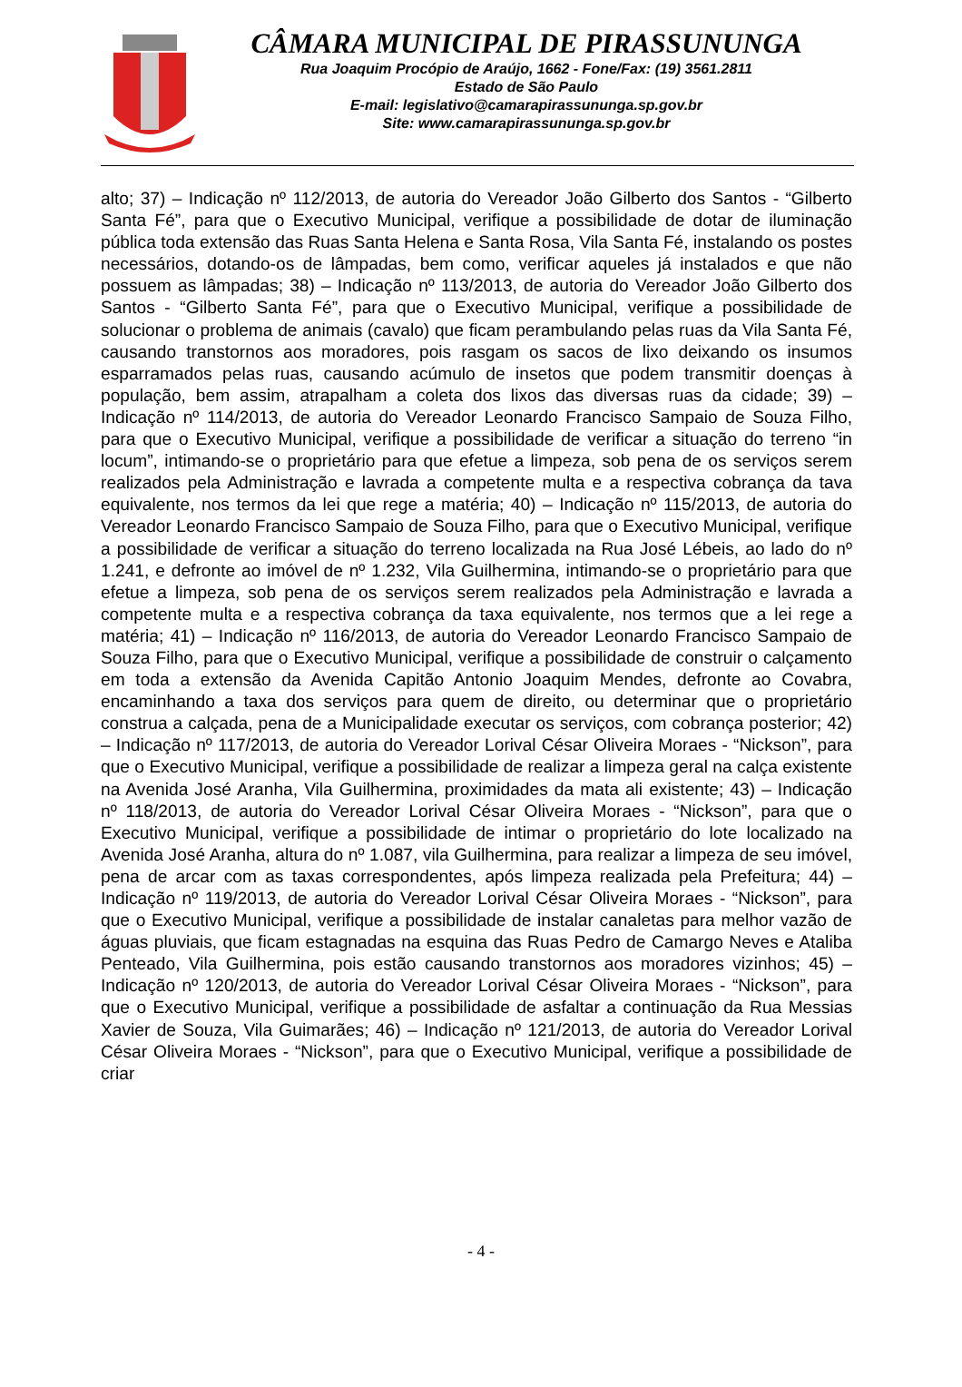CÂMARA MUNICIPAL DE PIRASSUNUNGA
Rua Joaquim Procópio de Araújo, 1662 - Fone/Fax: (19) 3561.2811
Estado de São Paulo
E-mail: legislativo@camarapirassununga.sp.gov.br
Site: www.camarapirassununga.sp.gov.br
alto; 37) – Indicação nº 112/2013, de autoria do Vereador João Gilberto dos Santos - “Gilberto Santa Fé”, para que o Executivo Municipal, verifique a possibilidade de dotar de iluminação pública toda extensão das Ruas Santa Helena e Santa Rosa, Vila Santa Fé, instalando os postes necessários, dotando-os de lâmpadas, bem como, verificar aqueles já instalados e que não possuem as lâmpadas; 38) – Indicação nº 113/2013, de autoria do Vereador João Gilberto dos Santos - “Gilberto Santa Fé”, para que o Executivo Municipal, verifique a possibilidade de solucionar o problema de animais (cavalo) que ficam perambulando pelas ruas da Vila Santa Fé, causando transtornos aos moradores, pois rasgam os sacos de lixo deixando os insumos esparramados pelas ruas, causando acúmulo de insetos que podem transmitir doenças à população, bem assim, atrapalham a coleta dos lixos das diversas ruas da cidade; 39) – Indicação nº 114/2013, de autoria do Vereador Leonardo Francisco Sampaio de Souza Filho, para que o Executivo Municipal, verifique a possibilidade de verificar a situação do terreno “in locum”, intimando-se o proprietário para que efetue a limpeza, sob pena de os serviços serem realizados pela Administração e lavrada a competente multa e a respectiva cobrança da tava equivalente, nos termos da lei que rege a matéria; 40) – Indicação nº 115/2013, de autoria do Vereador Leonardo Francisco Sampaio de Souza Filho, para que o Executivo Municipal, verifique a possibilidade de verificar a situação do terreno localizada na Rua José Lébeis, ao lado do nº 1.241, e defronte ao imóvel de nº 1.232, Vila Guilhermina, intimando-se o proprietário para que efetue a limpeza, sob pena de os serviços serem realizados pela Administração e lavrada a competente multa e a respectiva cobrança da taxa equivalente, nos termos que a lei rege a matéria; 41) – Indicação nº 116/2013, de autoria do Vereador Leonardo Francisco Sampaio de Souza Filho, para que o Executivo Municipal, verifique a possibilidade de construir o calçamento em toda a extensão da Avenida Capitão Antonio Joaquim Mendes, defronte ao Covabra, encaminhando a taxa dos serviços para quem de direito, ou determinar que o proprietário construa a calçada, pena de a Municipalidade executar os serviços, com cobrança posterior; 42) – Indicação nº 117/2013, de autoria do Vereador Lorival César Oliveira Moraes - “Nickson”, para que o Executivo Municipal, verifique a possibilidade de realizar a limpeza geral na calça existente na Avenida José Aranha, Vila Guilhermina, proximidades da mata ali existente; 43) – Indicação nº 118/2013, de autoria do Vereador Lorival César Oliveira Moraes - “Nickson”, para que o Executivo Municipal, verifique a possibilidade de intimar o proprietário do lote localizado na Avenida José Aranha, altura do nº 1.087, vila Guilhermina, para realizar a limpeza de seu imóvel, pena de arcar com as taxas correspondentes, após limpeza realizada pela Prefeitura; 44) – Indicação nº 119/2013, de autoria do Vereador Lorival César Oliveira Moraes - “Nickson”, para que o Executivo Municipal, verifique a possibilidade de instalar canaletas para melhor vazão de águas pluviais, que ficam estagnadas na esquina das Ruas Pedro de Camargo Neves e Ataliba Penteado, Vila Guilhermina, pois estão causando transtornos aos moradores vizinhos; 45) – Indicação nº 120/2013, de autoria do Vereador Lorival César Oliveira Moraes - “Nickson”, para que o Executivo Municipal, verifique a possibilidade de asfaltar a continuação da Rua Messias Xavier de Souza, Vila Guimarães; 46) – Indicação nº 121/2013, de autoria do Vereador Lorival César Oliveira Moraes - “Nickson”, para que o Executivo Municipal, verifique a possibilidade de criar
- 4 -